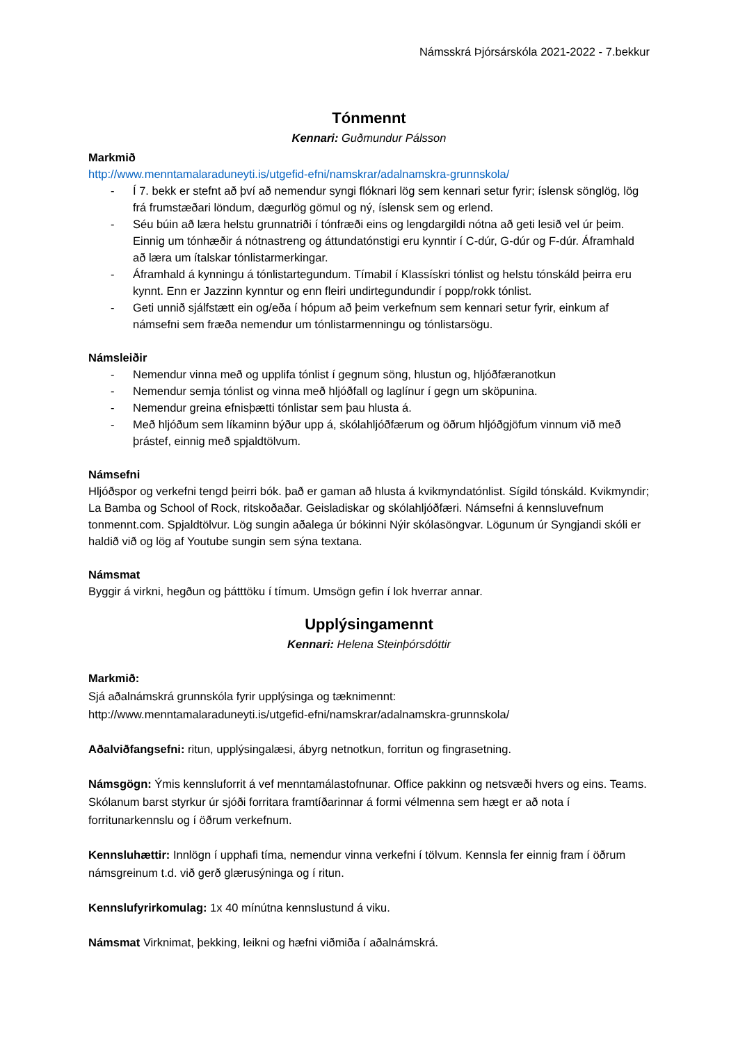Námsskrá Þjórsárskóla 2021-2022 - 7.bekkur
Tónmennt
Kennari: Guðmundur Pálsson
Markmið
http://www.menntamalaraduneyti.is/utgefid-efni/namskrar/adalnamskra-grunnskola/
- Í 7. bekk er stefnt að því að nemendur syngi flóknari lög sem kennari setur fyrir; íslensk sönglög, lög frá frumstæðari löndum, dægurlög gömul og ný, íslensk sem og erlend.
- Séu búin að læra helstu grunnatriði í tónfræði eins og lengdargildi nótna að geti lesið vel úr þeim. Einnig um tónhæðir á nótnastreng og áttundatónstigi eru kynntir í C-dúr, G-dúr og F-dúr. Áframhald að læra um ítalskar tónlistarmerkingar.
- Áframhald á kynningu á tónlistartegundum. Tímabil í Klassískri tónlist og helstu tónskáld þeirra eru kynnt. Enn er Jazzinn kynntur og enn fleiri undirtegundundir í popp/rokk tónlist.
- Geti unnið sjálfstætt ein og/eða í hópum að þeim verkefnum sem kennari setur fyrir, einkum af námsefni sem fræða nemendur um tónlistarmenningu og tónlistarsögu.
Námsleiðir
- Nemendur vinna með og upplifa tónlist í gegnum söng, hlustun og, hljóðfæranotkun
- Nemendur semja tónlist og vinna með hljóðfall og laglínur í gegn um sköpunina.
- Nemendur greina efnisþætti tónlistar sem þau hlusta á.
- Með hljóðum sem líkaminn býður upp á, skólahljóðfærum og öðrum hljóðgjöfum vinnum við með þrástef, einnig með spjaldtölvum.
Námsefni
Hljóðspor og verkefni tengd þeirri bók. það er gaman að hlusta á kvikmyndatónlist. Sígild tónskáld. Kvikmyndir; La Bamba og School of Rock, ritskoðaðar. Geisladiskar og skólahljóðfæri. Námsefni á kennsluvefnum tonmennt.com. Spjaldtölvur. Lög sungin aðalega úr bókinni Nýir skólasöngvar. Lögunum úr Syngjandi skóli er haldið við og lög af Youtube sungin sem sýna textana.
Námsmat
Byggir á virkni, hegðun og þátttöku í tímum. Umsögn gefin í lok hverrar annar.
Upplýsingamennt
Kennari: Helena Steinþórsdóttir
Markmið:
Sjá aðalnámskrá grunnskóla fyrir upplýsinga og tæknimennt:
http://www.menntamalaraduneyti.is/utgefid-efni/namskrar/adalnamskra-grunnskola/
Aðalviðfangsefni: ritun, upplýsingalæsi, ábyrg netnotkun, forritun og fingrasetning.
Námsgögn: Ýmis kennsluforrit á vef menntamálastofnunar. Office pakkinn og netsvæði hvers og eins. Teams. Skólanum barst styrkur úr sjóði forritara framtíðarinnar á formi vélmenna sem hægt er að nota í forritunarkennslu og í öðrum verkefnum.
Kennsluhættir: Innlögn í upphafi tíma, nemendur vinna verkefni í tölvum. Kennsla fer einnig fram í öðrum námsgreinum t.d. við gerð glærusýninga og í ritun.
Kennslufyrirkomulag: 1x 40 mínútna kennslustund á viku.
Námsmat Virknimat, þekking, leikni og hæfni viðmiða í aðalnámskrá.